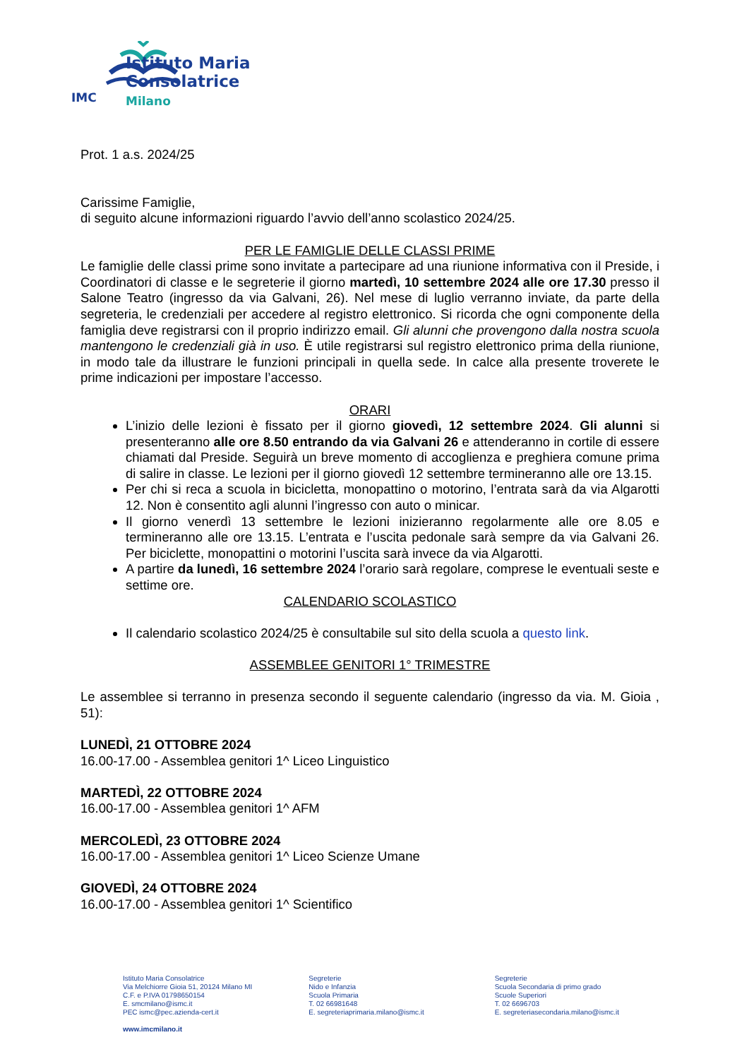Istituto Maria
Consolatrice
Milano
IMC
Prot. 1 a.s. 2024/25
Carissime Famiglie,
di seguito alcune informazioni riguardo l’avvio dell’anno scolastico 2024/25.
PER LE FAMIGLIE DELLE CLASSI PRIME
Le famiglie delle classi prime sono invitate a partecipare ad una riunione informativa con il Preside, i Coordinatori di classe e le segreterie il giorno martedì, 10 settembre 2024 alle ore 17.30 presso il Salone Teatro (ingresso da via Galvani, 26). Nel mese di luglio verranno inviate, da parte della segreteria, le credenziali per accedere al registro elettronico. Si ricorda che ogni componente della famiglia deve registrarsi con il proprio indirizzo email. Gli alunni che provengono dalla nostra scuola mantengono le credenziali già in uso. È utile registrarsi sul registro elettronico prima della riunione, in modo tale da illustrare le funzioni principali in quella sede. In calce alla presente troverete le prime indicazioni per impostare l’accesso.
ORARI
L’inizio delle lezioni è fissato per il giorno giovedì, 12 settembre 2024. Gli alunni si presenteranno alle ore 8.50 entrando da via Galvani 26 e attenderanno in cortile di essere chiamati dal Preside. Seguirà un breve momento di accoglienza e preghiera comune prima di salire in classe. Le lezioni per il giorno giovedì 12 settembre termineranno alle ore 13.15.
Per chi si reca a scuola in bicicletta, monopattino o motorino, l’entrata sarà da via Algarotti 12. Non è consentito agli alunni l’ingresso con auto o minicar.
Il giorno venerdì 13 settembre le lezioni inizieranno regolarmente alle ore 8.05 e termineranno alle ore 13.15. L’entrata e l’uscita pedonale sarà sempre da via Galvani 26. Per biciclette, monopattini o motorini l’uscita sarà invece da via Algarotti.
A partire da lunedì, 16 settembre 2024 l’orario sarà regolare, comprese le eventuali seste e settime ore.
CALENDARIO SCOLASTICO
Il calendario scolastico 2024/25 è consultabile sul sito della scuola a questo link.
ASSEMBLEE GENITORI 1° TRIMESTRE
Le assemblee si terranno in presenza secondo il seguente calendario (ingresso da via. M. Gioia , 51):
LUNEDÌ, 21 OTTOBRE 2024
16.00-17.00 - Assemblea genitori 1^ Liceo Linguistico
MARTEDÌ, 22 OTTOBRE 2024
16.00-17.00 - Assemblea genitori 1^ AFM
MERCOLEDÌ, 23 OTTOBRE 2024
16.00-17.00 - Assemblea genitori 1^ Liceo Scienze Umane
GIOVEDÌ, 24 OTTOBRE 2024
16.00-17.00 - Assemblea genitori 1^ Scientifico
Istituto Maria Consolatrice
Via Melchiorre Gioia 51, 20124 Milano MI
C.F. e P.IVA 01798650154
E. smcmilano@ismc.it
PEC ismc@pec.azienda-cert.it
www.imcmilano.it
Segreterie
Nido e Infanzia
Scuola Primaria
T. 02 66981648
E. segreteriaprimaria.milano@ismc.it
Segreterie
Scuola Secondaria di primo grado
Scuole Superiori
T. 02 6696703
E. segreteriasecondaria.milano@ismc.it